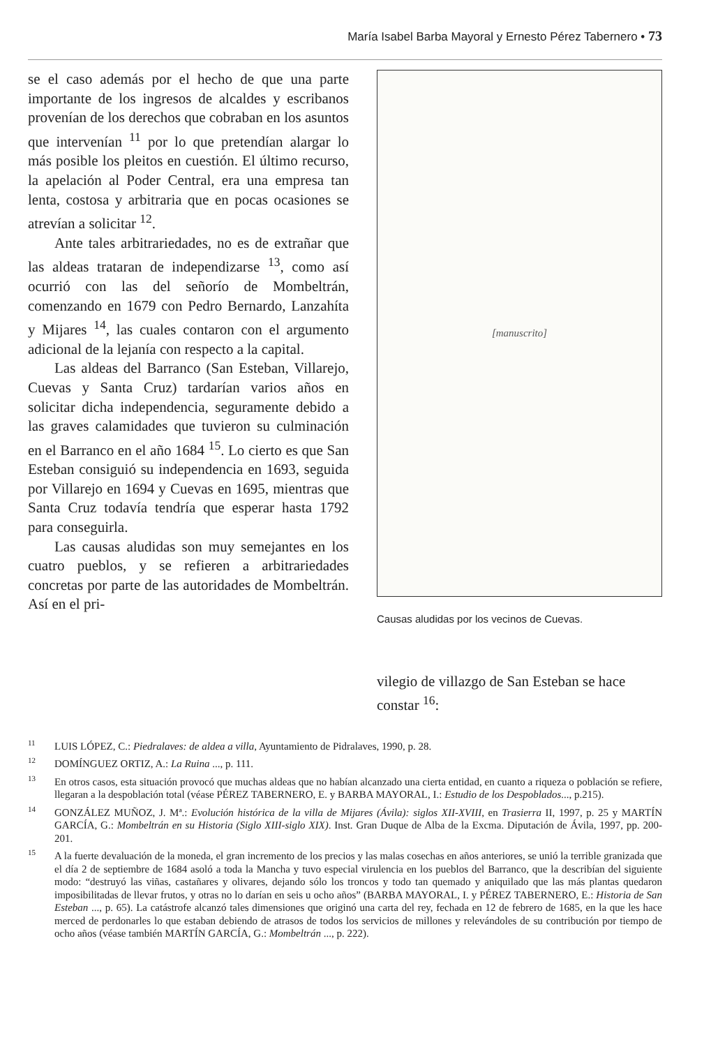María Isabel Barba Mayoral y Ernesto Pérez Tabernero • 73
se el caso además por el hecho de que una parte importante de los ingresos de alcaldes y escribanos provenían de los derechos que cobraban en los asuntos que intervenían <sup>11</sup> por lo que pretendían alargar lo más posible los pleitos en cuestión. El último recurso, la apelación al Poder Central, era una empresa tan lenta, costosa y arbitraria que en pocas ocasiones se atrevían a solicitar <sup>12</sup>.
Ante tales arbitrariedades, no es de extrañar que las aldeas trataran de independizarse <sup>13</sup>, como así ocurrió con las del señorío de Mombeltrán, comenzando en 1679 con Pedro Bernardo, Lanzahíta y Mijares <sup>14</sup>, las cuales contaron con el argumento adicional de la lejanía con respecto a la capital.
Las aldeas del Barranco (San Esteban, Villarejo, Cuevas y Santa Cruz) tardarían varios años en solicitar dicha independencia, seguramente debido a las graves calamidades que tuvieron su culminación en el Barranco en el año 1684 <sup>15</sup>. Lo cierto es que San Esteban consiguió su independencia en 1693, seguida por Villarejo en 1694 y Cuevas en 1695, mientras que Santa Cruz todavía tendría que esperar hasta 1792 para conseguirla.
Las causas aludidas son muy semejantes en los cuatro pueblos, y se refieren a arbitrariedades concretas por parte de las autoridades de Mombeltrán. Así en el pri-
[manuscrito]
Causas aludidas por los vecinos de Cuevas.
vilegio de villazgo de San Esteban se hace constar <sup>16</sup>:
<sup>11</sup> LUIS LÓPEZ, C.: Piedralaves: de aldea a villa, Ayuntamiento de Pidralaves, 1990, p. 28.
<sup>12</sup> DOMÍNGUEZ ORTIZ, A.: La Ruina ..., p. 111.
<sup>13</sup> En otros casos, esta situación provocó que muchas aldeas que no habían alcanzado una cierta entidad, en cuanto a riqueza o población se refiere, llegaran a la despoblación total (véase PÉREZ TABERNERO, E. y BARBA MAYORAL, I.: Estudio de los Despoblados..., p.215).
<sup>14</sup> GONZÁLEZ MUÑOZ, J. Mª.: Evolución histórica de la villa de Mijares (Ávila): siglos XII-XVIII, en Trasierra II, 1997, p. 25 y MARTÍN GARCÍA, G.: Mombeltrán en su Historia (Siglo XIII-siglo XIX). Inst. Gran Duque de Alba de la Excma. Diputación de Ávila, 1997, pp. 200-201.
<sup>15</sup> A la fuerte devaluación de la moneda, el gran incremento de los precios y las malas cosechas en años anteriores, se unió la terrible granizada que el día 2 de septiembre de 1684 asoló a toda la Mancha y tuvo especial virulencia en los pueblos del Barranco, que la describían del siguiente modo: “destruyó las viñas, castañares y olivares, dejando sólo los troncos y todo tan quemado y aniquilado que las más plantas quedaron imposibilitadas de llevar frutos, y otras no lo darían en seis u ocho años” (BARBA MAYORAL, I. y PÉREZ TABERNERO, E.: Historia de San Esteban ..., p. 65). La catástrofe alcanzó tales dimensiones que originó una carta del rey, fechada en 12 de febrero de 1685, en la que les hace merced de perdonarles lo que estaban debiendo de atrasos de todos los servicios de millones y relevándoles de su contribución por tiempo de ocho años (véase también MARTÍN GARCÍA, G.: Mombeltrán ..., p. 222).